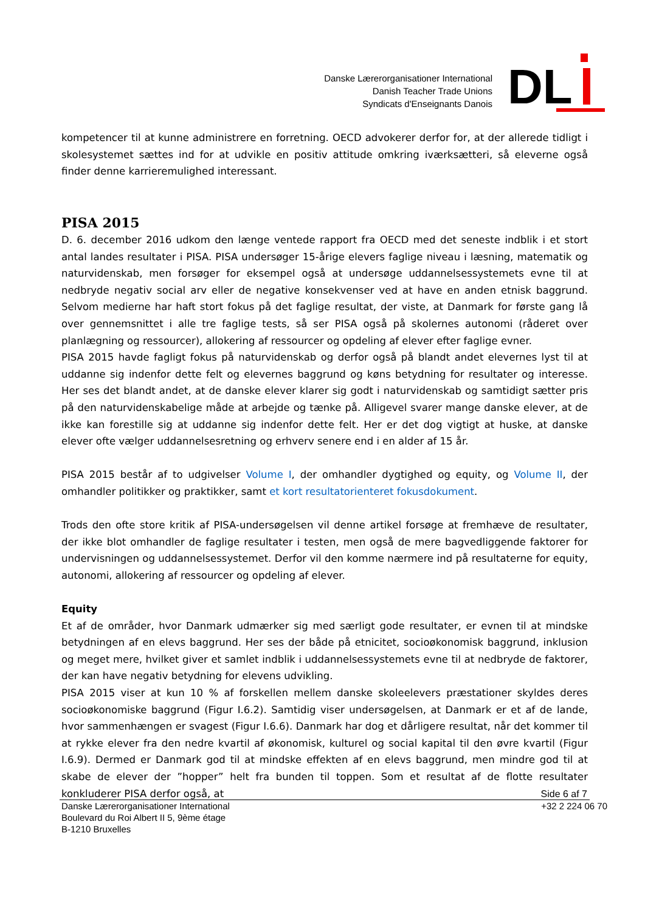Danske Lærerorganisationer International
Danish Teacher Trade Unions
Syndicats d'Enseignants Danois
DL
kompetencer til at kunne administrere en forretning. OECD advokerer derfor for, at der allerede tidligt i skolesystemet sættes ind for at udvikle en positiv attitude omkring iværksætteri, så eleverne også finder denne karrieremulighed interessant.
PISA 2015
D. 6. december 2016 udkom den længe ventede rapport fra OECD med det seneste indblik i et stort antal landes resultater i PISA. PISA undersøger 15-årige elevers faglige niveau i læsning, matematik og naturvidenskab, men forsøger for eksempel også at undersøge uddannelsessystemets evne til at nedbryde negativ social arv eller de negative konsekvenser ved at have en anden etnisk baggrund. Selvom medierne har haft stort fokus på det faglige resultat, der viste, at Danmark for første gang lå over gennemsnittet i alle tre faglige tests, så ser PISA også på skolernes autonomi (råderet over planlægning og ressourcer), allokering af ressourcer og opdeling af elever efter faglige evner.
PISA 2015 havde fagligt fokus på naturvidenskab og derfor også på blandt andet elevernes lyst til at uddanne sig indenfor dette felt og elevernes baggrund og køns betydning for resultater og interesse. Her ses det blandt andet, at de danske elever klarer sig godt i naturvidenskab og samtidigt sætter pris på den naturvidenskabelige måde at arbejde og tænke på. Alligevel svarer mange danske elever, at de ikke kan forestille sig at uddanne sig indenfor dette felt. Her er det dog vigtigt at huske, at danske elever ofte vælger uddannelsesretning og erhverv senere end i en alder af 15 år.
PISA 2015 består af to udgivelser Volume I, der omhandler dygtighed og equity, og Volume II, der omhandler politikker og praktikker, samt et kort resultatorienteret fokusdokument.
Trods den ofte store kritik af PISA-undersøgelsen vil denne artikel forsøge at fremhæve de resultater, der ikke blot omhandler de faglige resultater i testen, men også de mere bagvedliggende faktorer for undervisningen og uddannelsessystemet. Derfor vil den komme nærmere ind på resultaterne for equity, autonomi, allokering af ressourcer og opdeling af elever.
Equity
Et af de områder, hvor Danmark udmærker sig med særligt gode resultater, er evnen til at mindske betydningen af en elevs baggrund. Her ses der både på etnicitet, socioøkonomisk baggrund, inklusion og meget mere, hvilket giver et samlet indblik i uddannelsessystemets evne til at nedbryde de faktorer, der kan have negativ betydning for elevens udvikling.
PISA 2015 viser at kun 10 % af forskellen mellem danske skoleelevers præstationer skyldes deres socioøkonomiske baggrund (Figur I.6.2). Samtidig viser undersøgelsen, at Danmark er et af de lande, hvor sammenhængen er svagest (Figur I.6.6). Danmark har dog et dårligere resultat, når det kommer til at rykke elever fra den nedre kvartil af økonomisk, kulturel og social kapital til den øvre kvartil (Figur I.6.9). Dermed er Danmark god til at mindske effekten af en elevs baggrund, men mindre god til at skabe de elever der ”hopper” helt fra bunden til toppen. Som et resultat af de flotte resultater konkluderer PISA derfor også, at
Side 6 af 7
Danske Lærerorganisationer International
Boulevard du Roi Albert II 5, 9ème étage
B-1210 Bruxelles
+32 2 224 06 70